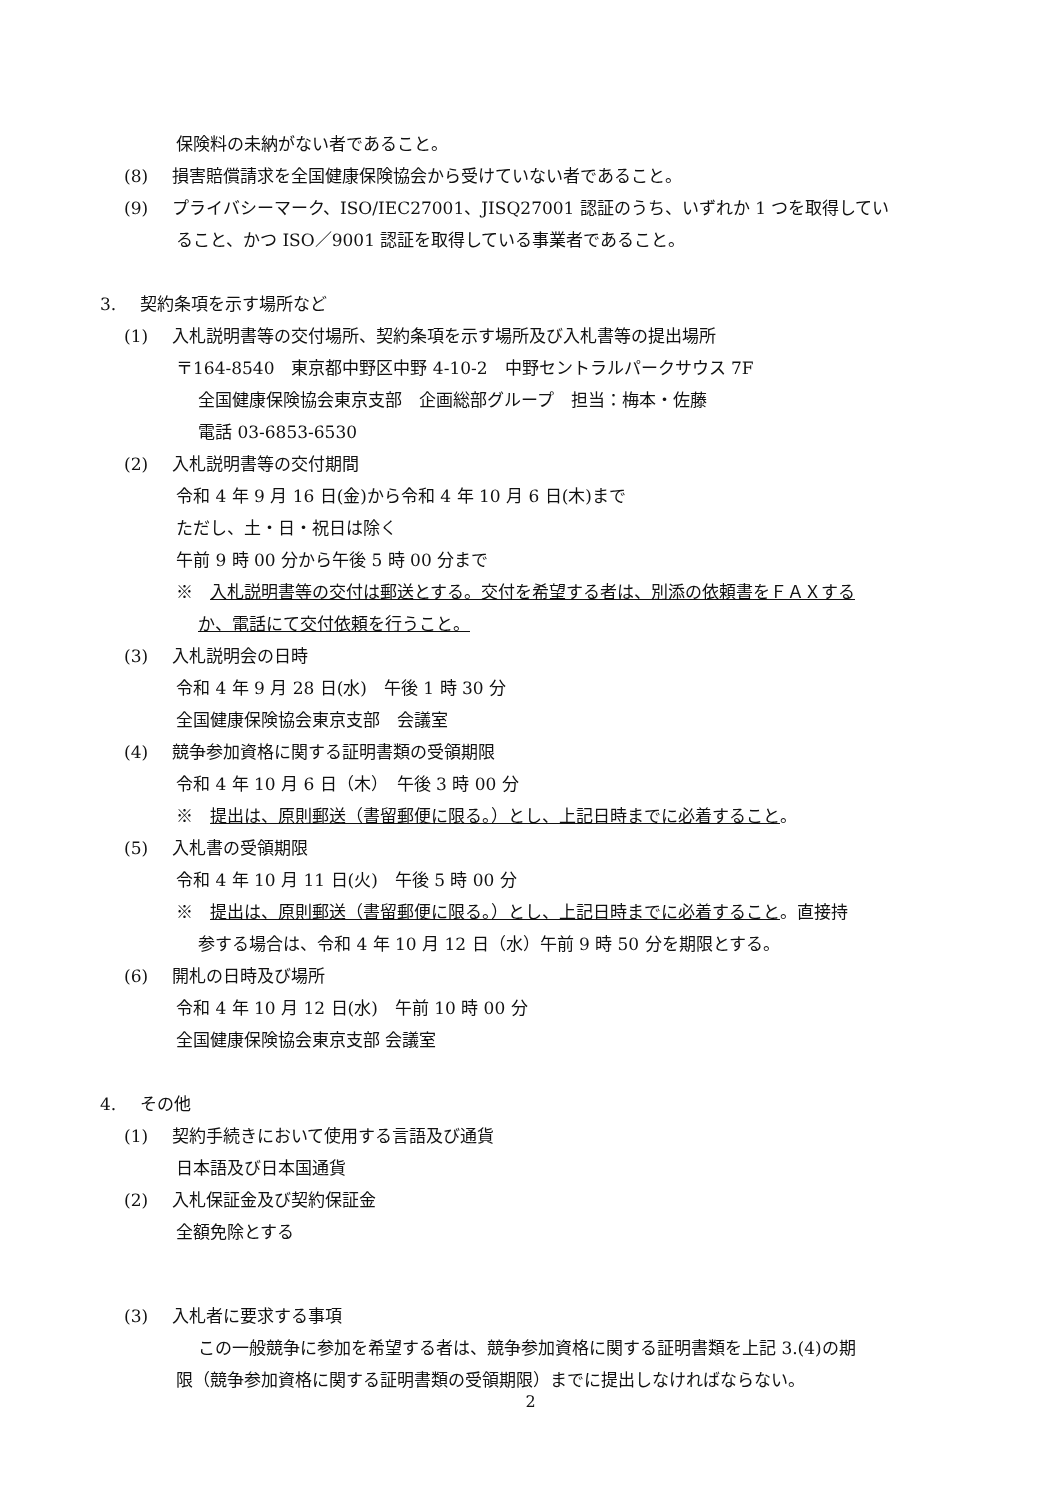保険料の未納がない者であること。
(8) 損害賠償請求を全国健康保険協会から受けていない者であること。
(9) プライバシーマーク、ISO/IEC27001、JISQ27001 認証のうち、いずれか 1 つを取得してい
ること、かつ ISO／9001 認証を取得している事業者であること。
3. 契約条項を示す場所など
(1) 入札説明書等の交付場所、契約条項を示す場所及び入札書等の提出場所
〒164-8540　東京都中野区中野 4-10-2　中野セントラルパークサウス 7F
全国健康保険協会東京支部　企画総部グループ　担当：梅本・佐藤
電話 03-6853-6530
(2) 入札説明書等の交付期間
令和 4 年 9 月 16 日(金)から令和 4 年 10 月 6 日(木)まで
ただし、土・日・祝日は除く
午前 9 時 00 分から午後 5 時 00 分まで
※　入札説明書等の交付は郵送とする。交付を希望する者は、別添の依頼書をＦＡＸする
か、電話にて交付依頼を行うこと。
(3) 入札説明会の日時
令和 4 年 9 月 28 日(水)　午後 1 時 30 分
全国健康保険協会東京支部　会議室
(4) 競争参加資格に関する証明書類の受領期限
令和 4 年 10 月 6 日（木）　午後 3 時 00 分
※　提出は、原則郵送（書留郵便に限る。）とし、上記日時までに必着すること。
(5) 入札書の受領期限
令和 4 年 10 月 11 日(火)　午後 5 時 00 分
※　提出は、原則郵送（書留郵便に限る。）とし、上記日時までに必着すること。直接持
参する場合は、令和 4 年 10 月 12 日（水）午前 9 時 50 分を期限とする。
(6) 開札の日時及び場所
令和 4 年 10 月 12 日(水)　午前 10 時 00 分
全国健康保険協会東京支部 会議室
4. その他
(1) 契約手続きにおいて使用する言語及び通貨
日本語及び日本国通貨
(2) 入札保証金及び契約保証金
全額免除とする
(3) 入札者に要求する事項
この一般競争に参加を希望する者は、競争参加資格に関する証明書類を上記 3.(4)の期
限（競争参加資格に関する証明書類の受領期限）までに提出しなければならない。
2